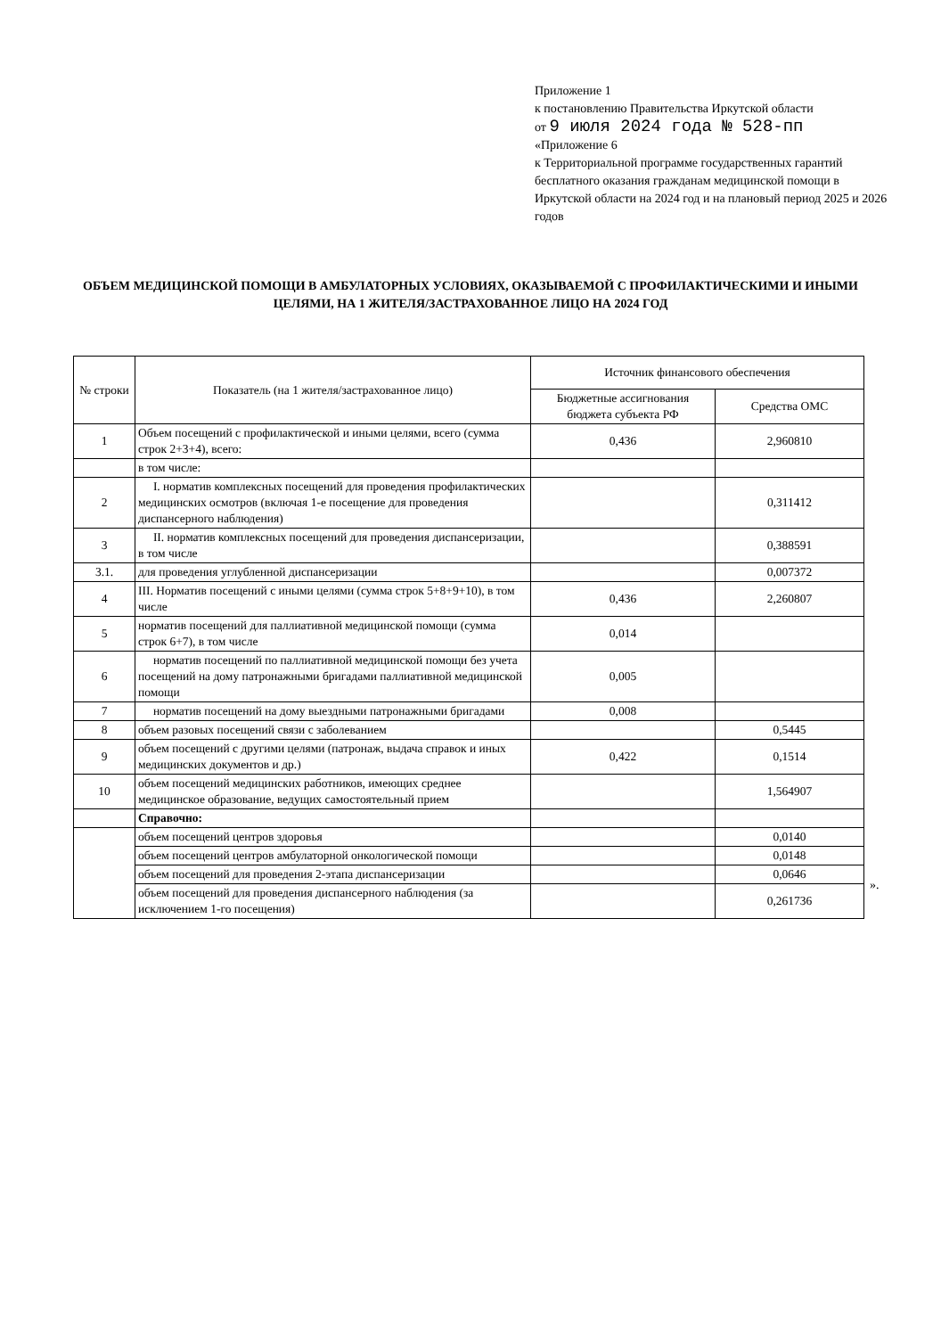Приложение 1
к постановлению Правительства Иркутской области
от 9 июля 2024 года № 528-пп
«Приложение 6
к Территориальной программе государственных гарантий бесплатного оказания гражданам медицинской помощи в Иркутской области на 2024 год и на плановый период 2025 и 2026 годов
ОБЪЕМ МЕДИЦИНСКОЙ ПОМОЩИ В АМБУЛАТОРНЫХ УСЛОВИЯХ, ОКАЗЫВАЕМОЙ С ПРОФИЛАКТИЧЕСКИМИ И ИНЫМИ ЦЕЛЯМИ, НА 1 ЖИТЕЛЯ/ЗАСТРАХОВАННОЕ ЛИЦО НА 2024 ГОД
| № строки | Показатель (на 1 жителя/застрахованное лицо) | Источник финансового обеспечения | |
| --- | --- | --- | --- |
| | | Бюджетные ассигнования бюджета субъекта РФ | Средства ОМС |
| 1 | Объем посещений с профилактической и иными целями, всего (сумма строк 2+3+4), всего: | 0,436 | 2,960810 |
| | в том числе: | | |
| 2 | I. норматив комплексных посещений для проведения профилактических медицинских осмотров (включая 1-е посещение для проведения диспансерного наблюдения) | | 0,311412 |
| 3 | II. норматив комплексных посещений для проведения диспансеризации, в том числе | | 0,388591 |
| 3.1. | для проведения углубленной диспансеризации | | 0,007372 |
| 4 | III. Норматив посещений с иными целями (сумма строк 5+8+9+10), в том числе | 0,436 | 2,260807 |
| 5 | норматив посещений для паллиативной медицинской помощи (сумма строк 6+7), в том числе | 0,014 | |
| 6 | норматив посещений по паллиативной медицинской помощи без учета посещений на дому патронажными бригадами паллиативной медицинской помощи | 0,005 | |
| 7 | норматив посещений на дому выездными патронажными бригадами | 0,008 | |
| 8 | объем разовых посещений связи с заболеванием | | 0,5445 |
| 9 | объем посещений с другими целями (патронаж, выдача справок и иных медицинских документов и др.) | 0,422 | 0,1514 |
| 10 | объем посещений медицинских работников, имеющих среднее медицинское образование, ведущих самостоятельный прием | | 1,564907 |
| | Справочно: | | |
| | объем посещений центров здоровья | | 0,0140 |
| | объем посещений центров амбулаторной онкологической помощи | | 0,0148 |
| | объем посещений для проведения 2-этапа диспансеризации | | 0,0646 |
| | объем посещений для проведения диспансерного наблюдения (за исключением 1-го посещения) | | 0,261736 |
».